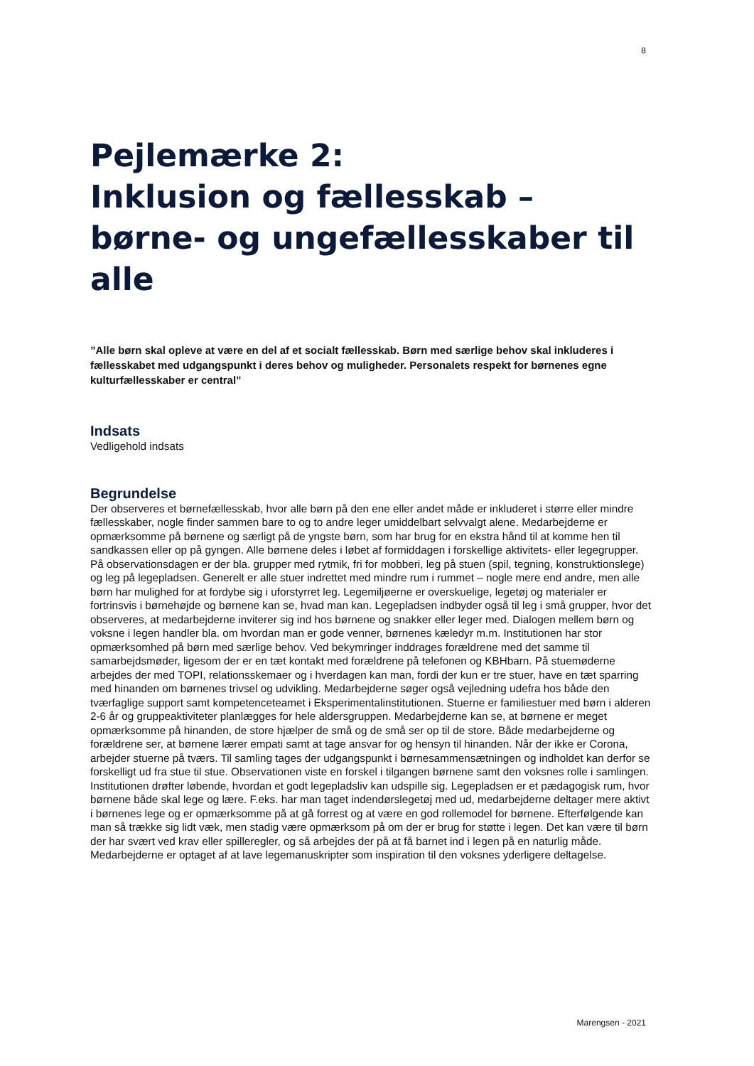8
Pejlemærke 2:
Inklusion og fællesskab –
børne- og ungefællesskaber til alle
”Alle børn skal opleve at være en del af et socialt fællesskab. Børn med særlige behov skal inkluderes i fællesskabet med udgangspunkt i deres behov og muligheder. Personalets respekt for børnenes egne kulturfællesskaber er central”
Indsats
Vedligehold indsats
Begrundelse
Der observeres et børnefællesskab, hvor alle børn på den ene eller andet måde er inkluderet i større eller mindre fællesskaber, nogle finder sammen bare to og to andre leger umiddelbart selvvalgt alene. Medarbejderne er opmærksomme på børnene og særligt på de yngste børn, som har brug for en ekstra hånd til at komme hen til sandkassen eller op på gyngen. Alle børnene deles i løbet af formiddagen i forskellige aktivitets- eller legegrupper. På observationsdagen er der bla. grupper med rytmik, fri for mobberi, leg på stuen (spil, tegning, konstruktionslege) og leg på legepladsen. Generelt er alle stuer indrettet med mindre rum i rummet – nogle mere end andre, men alle børn har mulighed for at fordybe sig i uforstyrret leg. Legemiljøerne er overskuelige, legetøj og materialer er fortrinsvis i børnehøjde og børnene kan se, hvad man kan. Legepladsen indbyder også til leg i små grupper, hvor det observeres, at medarbejderne inviterer sig ind hos børnene og snakker eller leger med. Dialogen mellem børn og voksne i legen handler bla. om hvordan man er gode venner, børnenes kæledyr m.m. Institutionen har stor opmærksomhed på børn med særlige behov. Ved bekymringer inddrages forældrene med det samme til samarbejdsmøder, ligesom der er en tæt kontakt med forældrene på telefonen og KBHbarn. På stuemøderne arbejdes der med TOPI, relationsskemaer og i hverdagen kan man, fordi der kun er tre stuer, have en tæt sparring med hinanden om børnenes trivsel og udvikling. Medarbejderne søger også vejledning udefra hos både den tværfaglige support samt kompetenceteamet i Eksperimentalinstitutionen. Stuerne er familiestuer med børn i alderen 2-6 år og gruppeaktiviteter planlægges for hele aldersgruppen. Medarbejderne kan se, at børnene er meget opmærksomme på hinanden, de store hjælper de små og de små ser op til de store. Både medarbejderne og forældrene ser, at børnene lærer empati samt at tage ansvar for og hensyn til hinanden. Når der ikke er Corona, arbejder stuerne på tværs. Til samling tages der udgangspunkt i børnesammensætningen og indholdet kan derfor se forskelligt ud fra stue til stue. Observationen viste en forskel i tilgangen børnene samt den voksnes rolle i samlingen. Institutionen drøfter løbende, hvordan et godt legepladsliv kan udspille sig. Legepladsen er et pædagogisk rum, hvor børnene både skal lege og lære. F.eks. har man taget indendørslegetøj med ud, medarbejderne deltager mere aktivt i børnenes lege og er opmærksomme på at gå forrest og at være en god rollemodel for børnene. Efterfølgende kan man så trække sig lidt væk, men stadig være opmærksom på om der er brug for støtte i legen. Det kan være til børn der har svært ved krav eller spilleregler, og så arbejdes der på at få barnet ind i legen på en naturlig måde. Medarbejderne er optaget af at lave legemanuskripter som inspiration til den voksnes yderligere deltagelse.
Marengsen - 2021